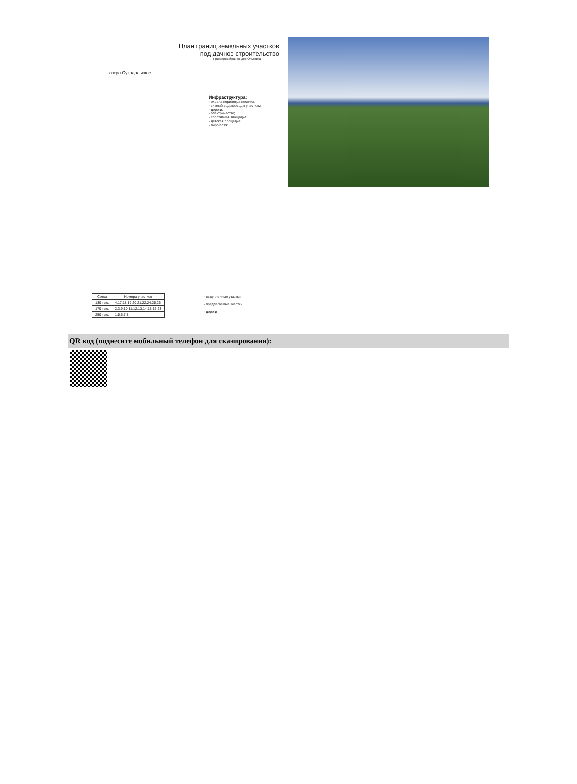План границ земельных участков
под дачное строительство
Приозерский район, дер.Ольховка
озеро Сукодольское
Инфраструктура:
- охрана периметра поселка;
- зимний водопровод к участкам;
- дороги;
- электричество;
- спортивная площадка;
- детская площадка;
- пирс/пляж.
| Сотка | Номера участков |
| --- | --- |
| 130 тыс. | 4,17,18,19,20,21,22,24,25,26 |
| 170 тыс. | 2,3,9,10,11,12,13,14,15,16,23 |
| 250 тыс. | 1,5,6,7,8 |
- выкупленные участки
- предлагаемые участки
- дороги
QR код (поднесите мобильный телефон для сканирования):